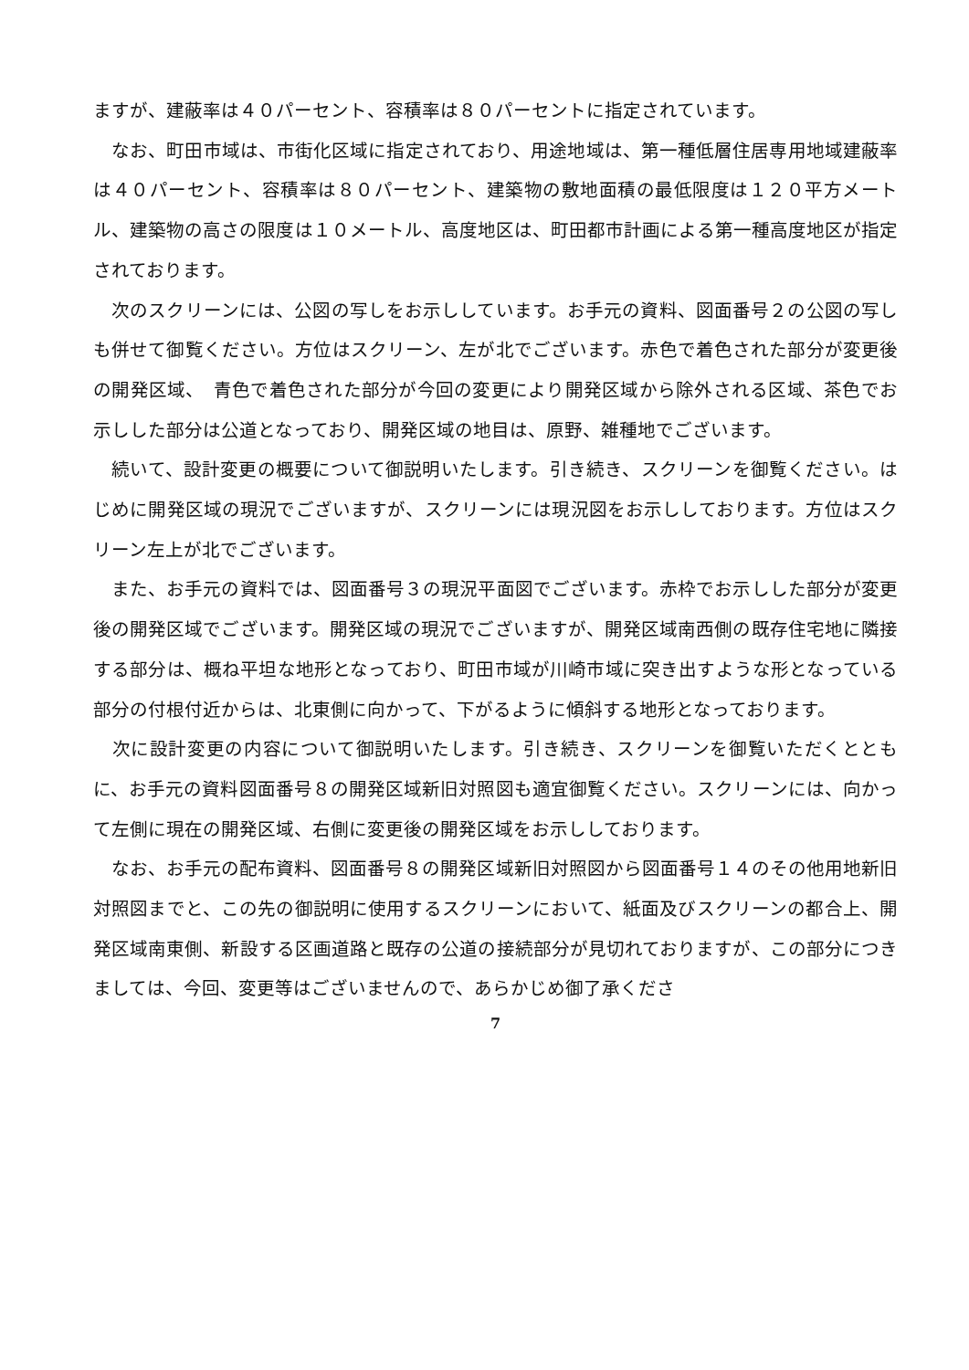ますが、建蔽率は４０パーセント、容積率は８０パーセントに指定されています。
　なお、町田市域は、市街化区域に指定されており、用途地域は、第一種低層住居専用地域建蔽率は４０パーセント、容積率は８０パーセント、建築物の敷地面積の最低限度は１２０平方メートル、建築物の高さの限度は１０メートル、高度地区は、町田都市計画による第一種高度地区が指定されております。
　次のスクリーンには、公図の写しをお示ししています。お手元の資料、図面番号２の公図の写しも併せて御覧ください。方位はスクリーン、左が北でございます。赤色で着色された部分が変更後の開発区域、　青色で着色された部分が今回の変更により開発区域から除外される区域、茶色でお示しした部分は公道となっており、開発区域の地目は、原野、雑種地でございます。
　続いて、設計変更の概要について御説明いたします。引き続き、スクリーンを御覧ください。はじめに開発区域の現況でございますが、スクリーンには現況図をお示ししております。方位はスクリーン左上が北でございます。
　また、お手元の資料では、図面番号３の現況平面図でございます。赤枠でお示しした部分が変更後の開発区域でございます。開発区域の現況でございますが、開発区域南西側の既存住宅地に隣接する部分は、概ね平坦な地形となっており、町田市域が川崎市域に突き出すような形となっている部分の付根付近からは、北東側に向かって、下がるように傾斜する地形となっております。
　次に設計変更の内容について御説明いたします。引き続き、スクリーンを御覧いただくとともに、お手元の資料図面番号８の開発区域新旧対照図も適宜御覧ください。スクリーンには、向かって左側に現在の開発区域、右側に変更後の開発区域をお示ししております。
　なお、お手元の配布資料、図面番号８の開発区域新旧対照図から図面番号１４のその他用地新旧対照図までと、この先の御説明に使用するスクリーンにおいて、紙面及びスクリーンの都合上、開発区域南東側、新設する区画道路と既存の公道の接続部分が見切れておりますが、この部分につきましては、今回、変更等はございませんので、あらかじめ御了承くださ
7